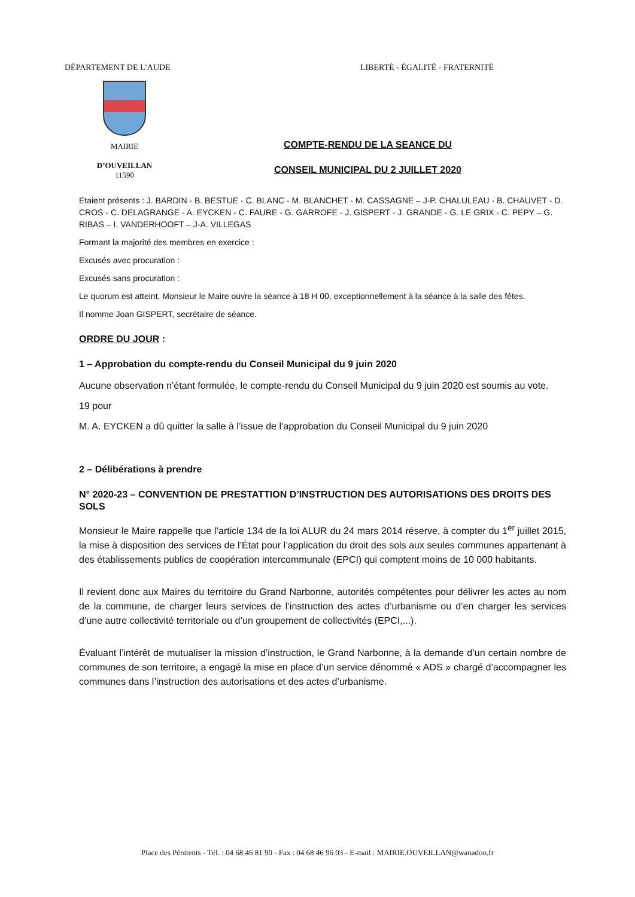DÉPARTEMENT DE L’AUDE LIBERTÉ - ÉGALITÉ - FRATERNITÉ
MAIRIE
D’OUVEILLAN
11590
COMPTE-RENDU DE LA SEANCE DU
CONSEIL MUNICIPAL DU 2 JUILLET 2020
Etaient présents : J. BARDIN - B. BESTUE - C. BLANC - M. BLANCHET - M. CASSAGNE – J-P. CHALULEAU - B. CHAUVET - D. CROS - C. DELAGRANGE - A. EYCKEN - C. FAURE - G. GARROFE - J. GISPERT - J. GRANDE - G. LE GRIX - C. PEPY – G. RIBAS – I. VANDERHOOFT – J-A. VILLEGAS
Formant la majorité des membres en exercice :
Excusés avec procuration :
Excusés sans procuration :
Le quorum est atteint, Monsieur le Maire ouvre la séance à 18 H 00, exceptionnellement à la séance à la salle des fêtes.
Il nomme Joan GISPERT, secrétaire de séance.
ORDRE DU JOUR :
1 – Approbation du compte-rendu du Conseil Municipal du 9 juin 2020
Aucune observation n’étant formulée, le compte-rendu du Conseil Municipal du 9 juin 2020 est soumis au vote.
19 pour
M. A. EYCKEN a dû quitter la salle à l’issue de l’approbation du Conseil Municipal du 9 juin 2020
2 – Délibérations à prendre
N° 2020-23 – CONVENTION DE PRESTATTION D’INSTRUCTION DES AUTORISATIONS DES DROITS DES SOLS
Monsieur le Maire rappelle que l’article 134 de la loi ALUR du 24 mars 2014 réserve, à compter du 1<sup>er</sup> juillet 2015, la mise à disposition des services de l’État pour l’application du droit des sols aux seules communes appartenant à des établissements publics de coopération intercommunale (EPCI) qui comptent moins de 10 000 habitants.
Il revient donc aux Maires du territoire du Grand Narbonne, autorités compétentes pour délivrer les actes au nom de la commune, de charger leurs services de l’instruction des actes d’urbanisme ou d’en charger les services d’une autre collectivité territoriale ou d’un groupement de collectivités (EPCI,...).
Évaluant l’intérêt de mutualiser la mission d’instruction, le Grand Narbonne, à la demande d’un certain nombre de communes de son territoire, a engagé la mise en place d’un service dénommé « ADS » chargé d’accompagner les communes dans l’instruction des autorisations et des actes d’urbanisme.
Place des Pénitents - Tél. : 04 68 46 81 90 - Fax : 04 68 46 96 03 - E-mail : MAIRIE.OUVEILLAN@wanadoo.fr